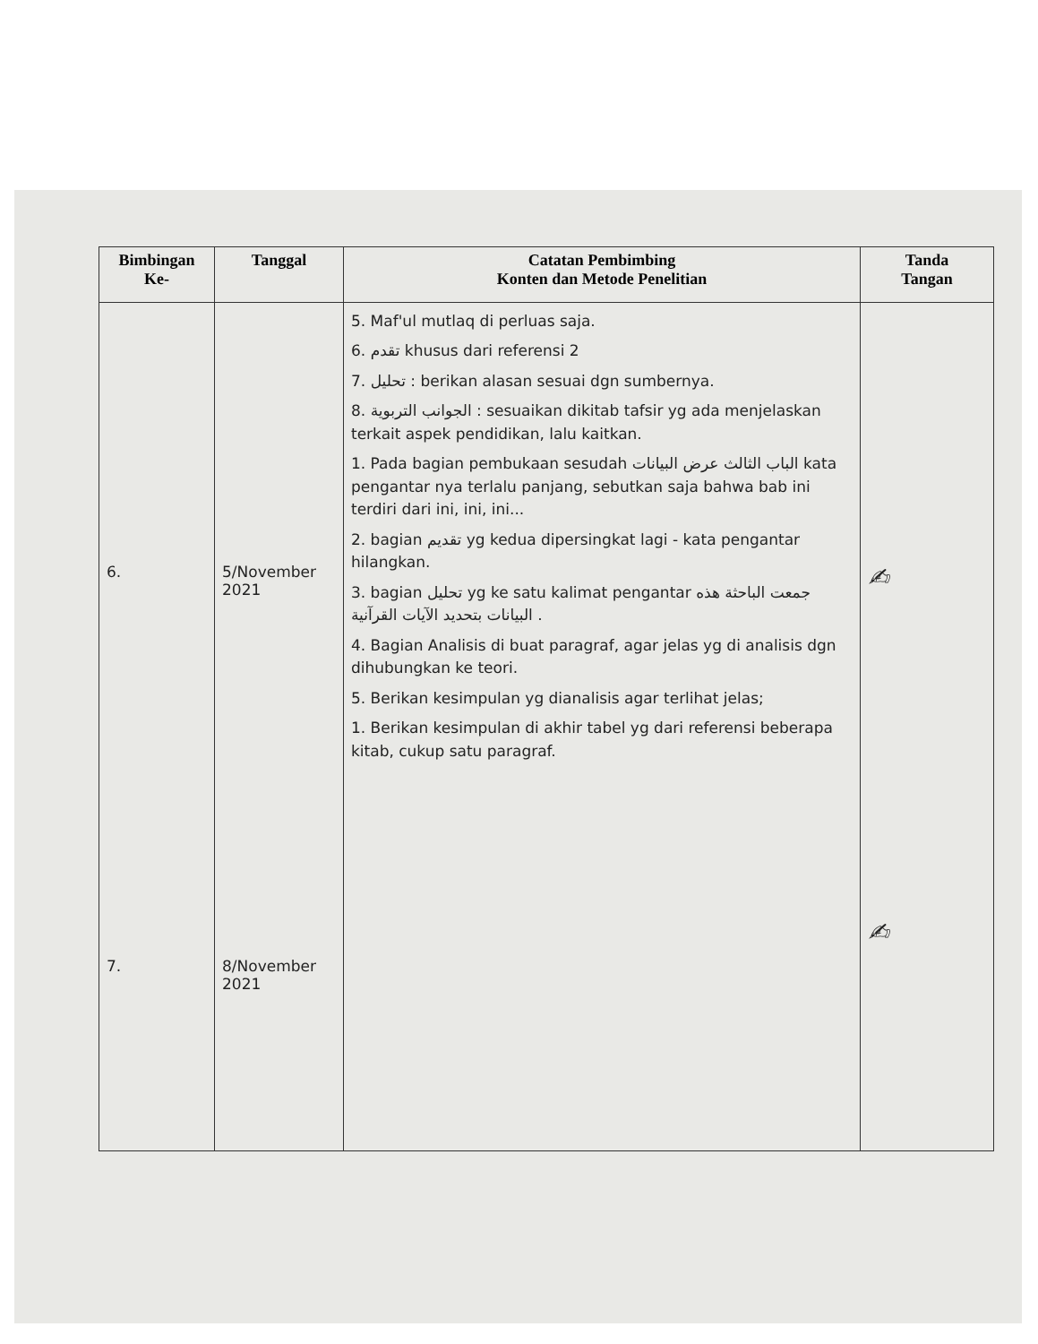| Bimbingan Ke- | Tanggal | Catatan Pembimbing Konten dan Metode Penelitian | Tanda Tangan |
| --- | --- | --- | --- |
| 6. 7. | 5/November 2021 8/November 2021 | 5. Maf'ul mutlaq di perluas saja. 6. تقدم khusus dari referensi 2 7. تحليل : berikan alasan sesuai dgn sumbernya. 8. الجوانب التربوية : sesuaikan dikitab tafsir yg ada menjelaskan terkait aspek pendidikan, lalu kaitkan. 1. Pada bagian pembukaan sesudah الباب الثالث عرض البيانات kata pengantar nya terlalu panjang, sebutkan saja bahwa bab ini terdiri dari ini, ini, ini... 2. bagian تقديم yg kedua dipersingkat lagi - kata pengantar hilangkan. 3. bagian تحليل yg ke satu kalimat pengantar جمعت الباحثة هذه البيانات بتحديد الآيات القرآنية . 4. Bagian Analisis di buat paragraf, agar jelas yg di analisis dgn dihubungkan ke teori. 5. Berikan kesimpulan yg dianalisis agar terlihat jelas; 1. Berikan kesimpulan di akhir tabel yg dari referensi beberapa kitab, cukup satu paragraf. | ✍ ✍ |